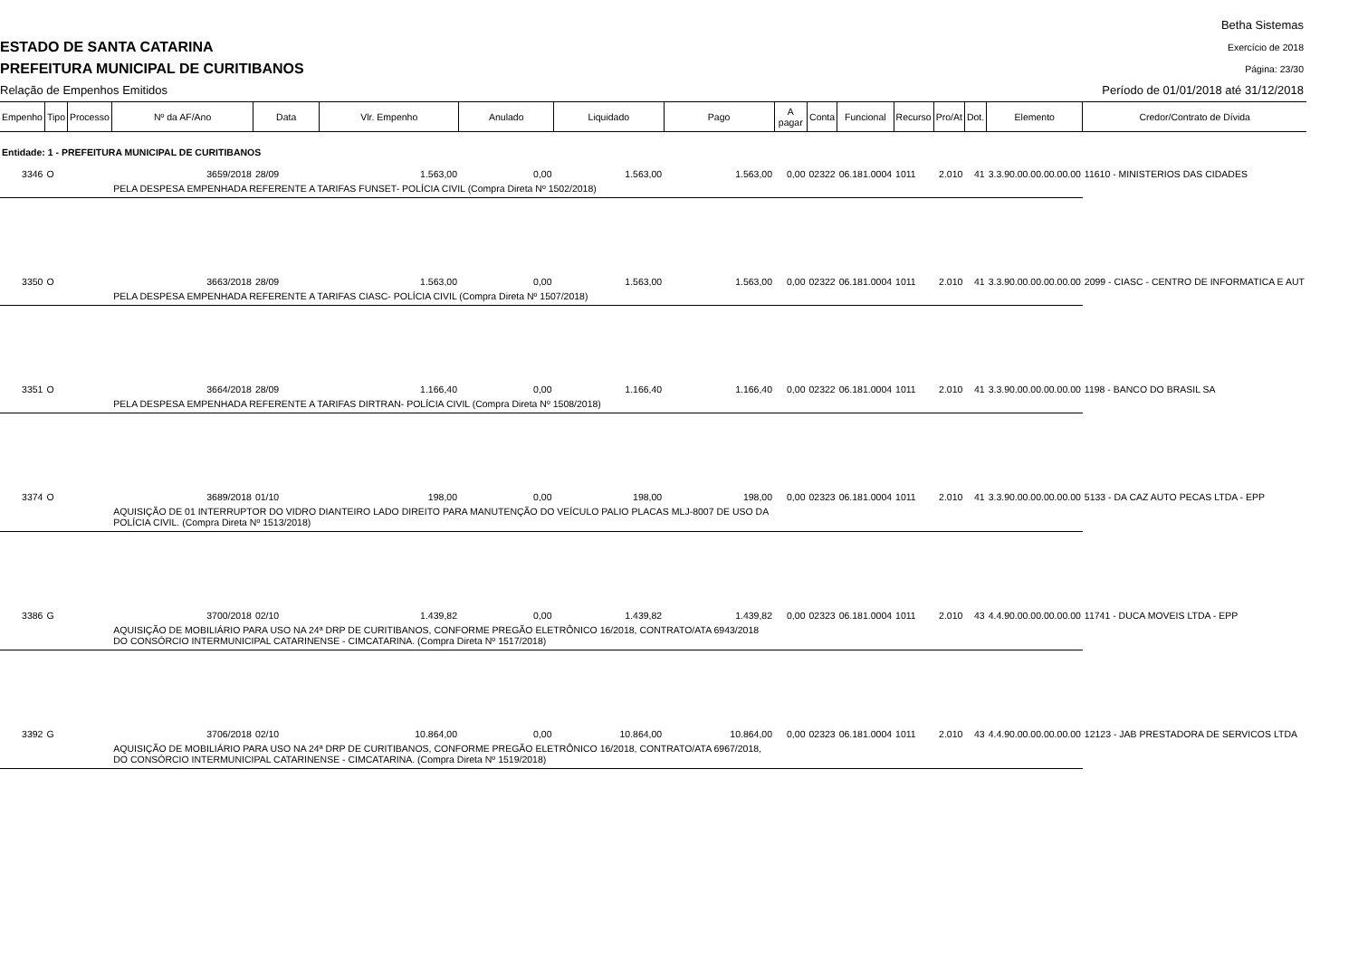ESTADO DE SANTA CATARINA
PREFEITURA MUNICIPAL DE CURITIBANOS
Relação de Empenhos Emitidos
Betha Sistemas
Exercício de 2018
Página: 23/30
Período de 01/01/2018 até 31/12/2018
| Empenho | Tipo | Processo | Nº da AF/Ano | Data | Vlr. Empenho | Anulado | Liquidado | Pago | A pagar | Conta | Funcional | Recurso | Pro/At | Dot. | Elemento | Credor/Contrato de Dívida |
| --- | --- | --- | --- | --- | --- | --- | --- | --- | --- | --- | --- | --- | --- | --- | --- | --- |
| Entidade: 1 - PREFEITURA MUNICIPAL DE CURITIBANOS | | | | | | | | | | | | | | | | |
| 3346 | O | | 3659/2018 | 28/09 | 1.563,00 | 0,00 | 1.563,00 | 1.563,00 | 0,00 | 02322 | 06.181.0004 | 1011 | 2.010 | 41 | 3.3.90.00.00.00.00.00 | 11610 - MINISTERIOS DAS CIDADES |
| | | | PELA DESPESA EMPENHADA REFERENTE A TARIFAS FUNSET- POLÍCIA CIVIL (Compra Direta Nº 1502/2018) | | | | | | | | | | | | | |
| 3350 | O | | 3663/2018 | 28/09 | 1.563,00 | 0,00 | 1.563,00 | 1.563,00 | 0,00 | 02322 | 06.181.0004 | 1011 | 2.010 | 41 | 3.3.90.00.00.00.00.00 | 2099 - CIASC - CENTRO DE INFORMATICA E AUT |
| | | | PELA DESPESA EMPENHADA REFERENTE A TARIFAS CIASC- POLÍCIA CIVIL (Compra Direta Nº 1507/2018) | | | | | | | | | | | | | |
| 3351 | O | | 3664/2018 | 28/09 | 1.166,40 | 0,00 | 1.166,40 | 1.166,40 | 0,00 | 02322 | 06.181.0004 | 1011 | 2.010 | 41 | 3.3.90.00.00.00.00.00 | 1198 - BANCO DO BRASIL SA |
| | | | PELA DESPESA EMPENHADA REFERENTE A TARIFAS DIRTRAN- POLÍCIA CIVIL (Compra Direta Nº 1508/2018) | | | | | | | | | | | | | |
| 3374 | O | | 3689/2018 | 01/10 | 198,00 | 0,00 | 198,00 | 198,00 | 0,00 | 02323 | 06.181.0004 | 1011 | 2.010 | 41 | 3.3.90.00.00.00.00.00 | 5133 - DA CAZ AUTO PECAS LTDA - EPP |
| | | | AQUISIÇÃO DE 01 INTERRUPTOR DO VIDRO DIANTEIRO LADO DIREITO PARA MANUTENÇÃO DO VEÍCULO PALIO PLACAS MLJ-8007 DE USO DA POLÍCIA CIVIL. (Compra Direta Nº 1513/2018) | | | | | | | | | | | | | |
| 3386 | G | | 3700/2018 | 02/10 | 1.439,82 | 0,00 | 1.439,82 | 1.439,82 | 0,00 | 02323 | 06.181.0004 | 1011 | 2.010 | 43 | 4.4.90.00.00.00.00.00 | 11741 - DUCA MOVEIS LTDA - EPP |
| | | | AQUISIÇÃO DE MOBILIÁRIO PARA USO NA 24ª DRP DE CURITIBANOS, CONFORME PREGÃO ELETRÔNICO 16/2018, CONTRATO/ATA 6943/2018 DO CONSÓRCIO INTERMUNICIPAL CATARINENSE - CIMCATARINA. (Compra Direta Nº 1517/2018) | | | | | | | | | | | | | |
| 3392 | G | | 3706/2018 | 02/10 | 10.864,00 | 0,00 | 10.864,00 | 10.864,00 | 0,00 | 02323 | 06.181.0004 | 1011 | 2.010 | 43 | 4.4.90.00.00.00.00.00 | 12123 - JAB PRESTADORA DE SERVICOS LTDA |
| | | | AQUISIÇÃO DE MOBILIÁRIO PARA USO NA 24ª DRP DE CURITIBANOS, CONFORME PREGÃO ELETRÔNICO 16/2018, CONTRATO/ATA 6967/2018, DO CONSÓRCIO INTERMUNICIPAL CATARINENSE - CIMCATARINA. (Compra Direta Nº 1519/2018) | | | | | | | | | | | | | |